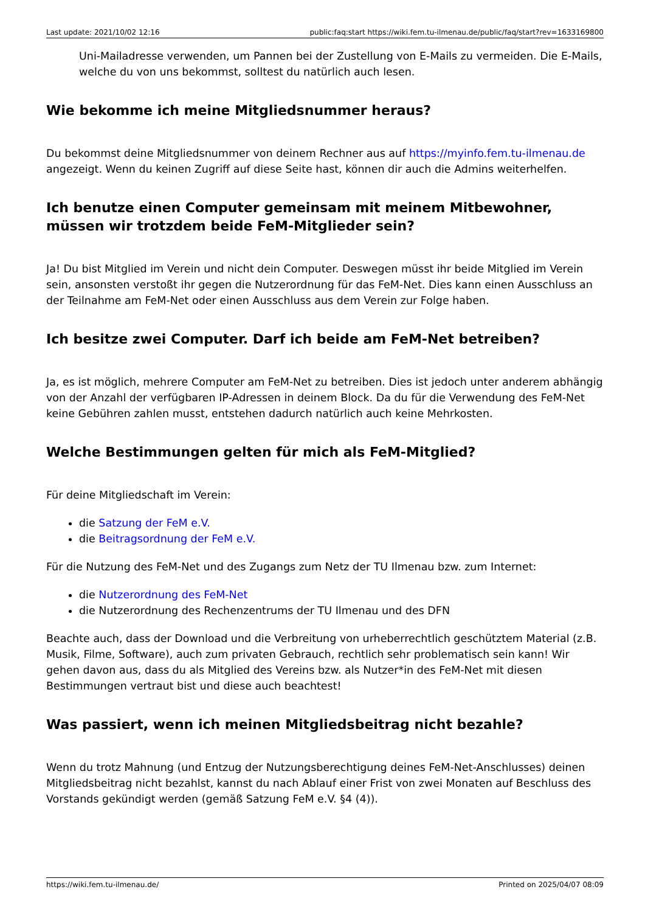Last update: 2021/10/02 12:16 public:faq:start https://wiki.fem.tu-ilmenau.de/public/faq/start?rev=1633169800
Uni-Mailadresse verwenden, um Pannen bei der Zustellung von E-Mails zu vermeiden. Die E-Mails, welche du von uns bekommst, solltest du natürlich auch lesen.
Wie bekomme ich meine Mitgliedsnummer heraus?
Du bekommst deine Mitgliedsnummer von deinem Rechner aus auf https://myinfo.fem.tu-ilmenau.de angezeigt. Wenn du keinen Zugriff auf diese Seite hast, können dir auch die Admins weiterhelfen.
Ich benutze einen Computer gemeinsam mit meinem Mitbewohner, müssen wir trotzdem beide FeM-Mitglieder sein?
Ja! Du bist Mitglied im Verein und nicht dein Computer. Deswegen müsst ihr beide Mitglied im Verein sein, ansonsten verstoßt ihr gegen die Nutzerordnung für das FeM-Net. Dies kann einen Ausschluss an der Teilnahme am FeM-Net oder einen Ausschluss aus dem Verein zur Folge haben.
Ich besitze zwei Computer. Darf ich beide am FeM-Net betreiben?
Ja, es ist möglich, mehrere Computer am FeM-Net zu betreiben. Dies ist jedoch unter anderem abhängig von der Anzahl der verfügbaren IP-Adressen in deinem Block. Da du für die Verwendung des FeM-Net keine Gebühren zahlen musst, entstehen dadurch natürlich auch keine Mehrkosten.
Welche Bestimmungen gelten für mich als FeM-Mitglied?
Für deine Mitgliedschaft im Verein:
die Satzung der FeM e.V.
die Beitragsordnung der FeM e.V.
Für die Nutzung des FeM-Net und des Zugangs zum Netz der TU Ilmenau bzw. zum Internet:
die Nutzerordnung des FeM-Net
die Nutzerordnung des Rechenzentrums der TU Ilmenau und des DFN
Beachte auch, dass der Download und die Verbreitung von urheberrechtlich geschütztem Material (z.B. Musik, Filme, Software), auch zum privaten Gebrauch, rechtlich sehr problematisch sein kann! Wir gehen davon aus, dass du als Mitglied des Vereins bzw. als Nutzer*in des FeM-Net mit diesen Bestimmungen vertraut bist und diese auch beachtest!
Was passiert, wenn ich meinen Mitgliedsbeitrag nicht bezahle?
Wenn du trotz Mahnung (und Entzug der Nutzungsberechtigung deines FeM-Net-Anschlusses) deinen Mitgliedsbeitrag nicht bezahlst, kannst du nach Ablauf einer Frist von zwei Monaten auf Beschluss des Vorstands gekündigt werden (gemäß Satzung FeM e.V. §4 (4)).
https://wiki.fem.tu-ilmenau.de/ Printed on 2025/04/07 08:09